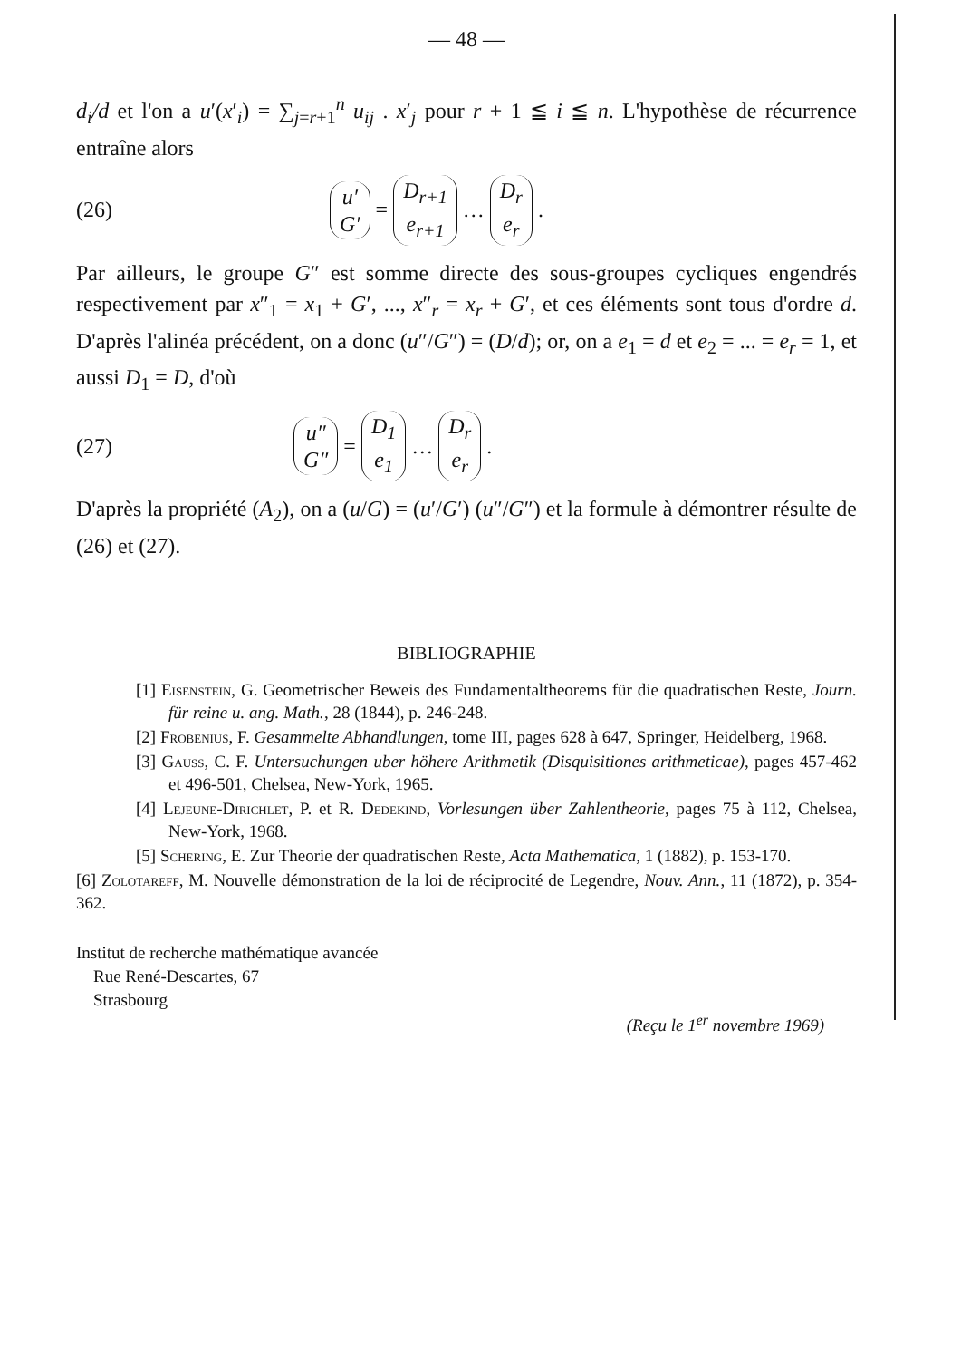— 48 —
d<sub>i</sub>/d et l'on a u′(x′<sub>i</sub>) = ∑<sub>j=r+1</sub><sup>n</sup> u<sub>ij</sub> . x′<sub>j</sub> pour r + 1 ≦ i ≦ n. L'hypothèse de récurrence entraîne alors
(26) u′ G′ = D<sub>r+1</sub> e<sub>r+1</sub> … D<sub>r</sub> e<sub>r</sub>.
Par ailleurs, le groupe G″ est somme directe des sous-groupes cycliques engendrés respectivement par x″<sub>1</sub> = x<sub>1</sub> + G′, ..., x″<sub>r</sub> = x<sub>r</sub> + G′, et ces éléments sont tous d'ordre d. D'après l'alinéa précédent, on a donc (u″/G″) = (D/d); or, on a e<sub>1</sub> = d et e<sub>2</sub> = ... = e<sub>r</sub> = 1, et aussi D<sub>1</sub> = D, d'où
(27) u″ G″ = D<sub>1</sub> e<sub>1</sub> … D<sub>r</sub> e<sub>r</sub>.
D'après la propriété (A<sub>2</sub>), on a (u/G) = (u′/G′) (u″/G″) et la formule à démontrer résulte de (26) et (27).
BIBLIOGRAPHIE
[1] Eisenstein, G. Geometrischer Beweis des Fundamentaltheorems für die quadratischen Reste, Journ. für reine u. ang. Math., 28 (1844), p. 246-248.
[2] Frobenius, F. Gesammelte Abhandlungen, tome III, pages 628 à 647, Springer, Heidelberg, 1968.
[3] Gauss, C. F. Untersuchungen uber höhere Arithmetik (Disquisitiones arithmeticae), pages 457-462 et 496-501, Chelsea, New-York, 1965.
[4] Lejeune-Dirichlet, P. et R. Dedekind, Vorlesungen über Zahlentheorie, pages 75 à 112, Chelsea, New-York, 1968.
[5] Schering, E. Zur Theorie der quadratischen Reste, Acta Mathematica, 1 (1882), p. 153-170.
[6] Zolotareff, M. Nouvelle démonstration de la loi de réciprocité de Legendre, Nouv. Ann., 11 (1872), p. 354-362.
Institut de recherche mathématique avancée
Rue René-Descartes, 67
Strasbourg
(Reçu le 1<sup>er</sup> novembre 1969)